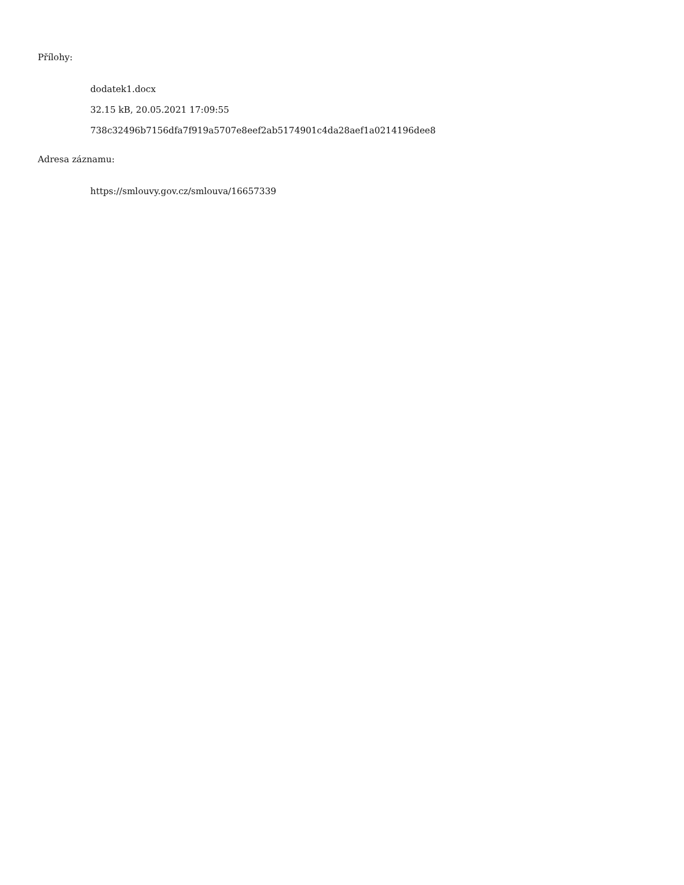Přílohy:
dodatek1.docx
32.15 kB, 20.05.2021 17:09:55
738c32496b7156dfa7f919a5707e8eef2ab5174901c4da28aef1a0214196dee8
Adresa záznamu:
https://smlouvy.gov.cz/smlouva/16657339